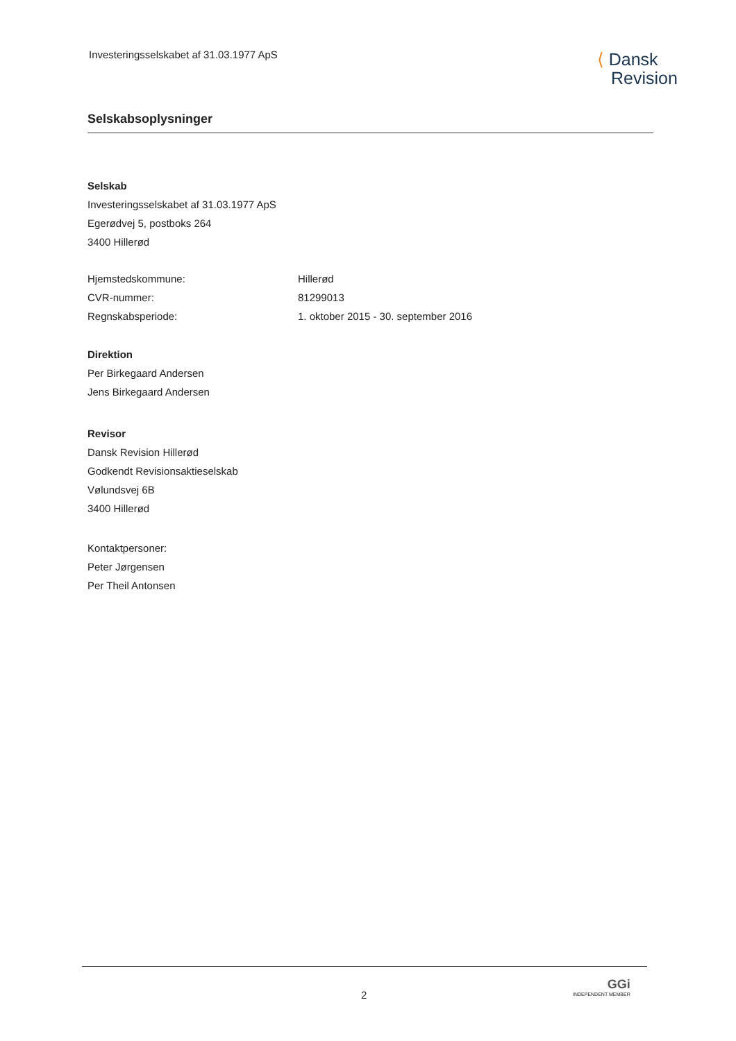Investeringsselskabet af 31.03.1977 ApS
⟨ Dansk
Revision
Selskabsoplysninger
Selskab
Investeringsselskabet af 31.03.1977 ApS
Egerødvej 5, postboks 264
3400 Hillerød
| Hjemstedskommune: | Hillerød |
| CVR-nummer: | 81299013 |
| Regnskabsperiode: | 1. oktober 2015 - 30. september 2016 |
Direktion
Per Birkegaard Andersen
Jens Birkegaard Andersen
Revisor
Dansk Revision Hillerød
Godkendt Revisionsaktieselskab
Vølundsvej 6B
3400 Hillerød
Kontaktpersoner:
Peter Jørgensen
Per Theil Antonsen
2
GGi
INDEPENDENT MEMBER